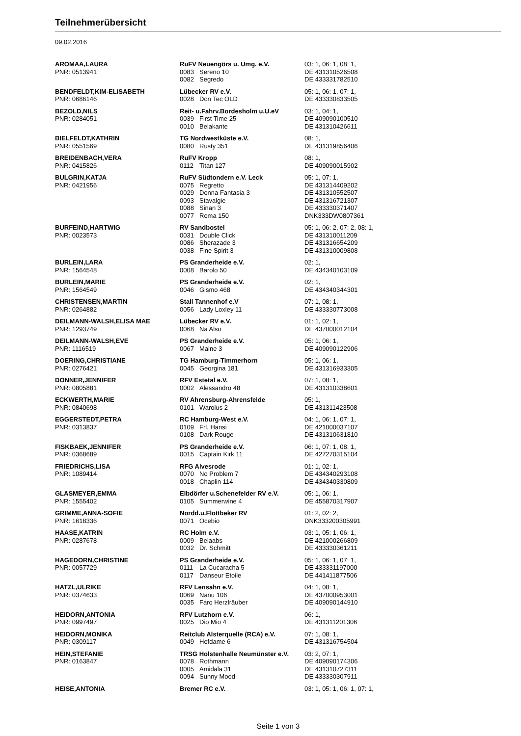Teilnehmerübersicht
09.02.2016
| AROMAA,LAURA | RuFV Neuengörs u. Umg. e.V. | | 03: 1, 06: 1, 08: 1, |
| PNR: 0513941 | 0083 | Sereno 10 | DE 431310526508 |
| | 0082 | Segredo | DE 433331782510 |
| BENDFELDT,KIM-ELISABETH | Lübecker RV e.V. | | 05: 1, 06: 1, 07: 1, |
| PNR: 0686146 | 0028 | Don Tec OLD | DE 433330833505 |
| BEZOLD,NILS | Reit- u.Fahrv.Bordesholm u.U.eV | | 03: 1, 04: 1, |
| PNR: 0284051 | 0039 | First Time 25 | DE 409090100510 |
| | 0010 | Belakante | DE 431310426611 |
| BIELFELDT,KATHRIN | TG Nordwestküste e.V. | | 08: 1, |
| PNR: 0551569 | 0080 | Rusty 351 | DE 431319856406 |
| BREIDENBACH,VERA | RuFV Kropp | | 08: 1, |
| PNR: 0415826 | 0112 | Titan 127 | DE 409090015902 |
| BULGRIN,KATJA | RuFV Südtondern e.V. Leck | | 05: 1, 07: 1, |
| PNR: 0421956 | 0075 | Regretto | DE 431314409202 |
| | 0029 | Donna Fantasia 3 | DE 431310552507 |
| | 0093 | Stavalgie | DE 431316721307 |
| | 0088 | Sinan 3 | DE 433330371407 |
| | 0077 | Roma 150 | DNK333DW0807361 |
| BURFEIND,HARTWIG | RV Sandbostel | | 05: 1, 06: 2, 07: 2, 08: 1, |
| PNR: 0023573 | 0031 | Double Click | DE 431310011209 |
| | 0086 | Sherazade 3 | DE 431316654209 |
| | 0038 | Fine Spirit 3 | DE 431310009808 |
| BURLEIN,LARA | PS Granderheide e.V. | | 02: 1, |
| PNR: 1564548 | 0008 | Barolo 50 | DE 434340103109 |
| BURLEIN,MARIE | PS Granderheide e.V. | | 02: 1, |
| PNR: 1564549 | 0046 | Gismo 468 | DE 434340344301 |
| CHRISTENSEN,MARTIN | Stall Tannenhof e.V | | 07: 1, 08: 1, |
| PNR: 0264882 | 0056 | Lady Loxley 11 | DE 433330773008 |
| DEILMANN-WALSH,ELISA MAE | Lübecker RV e.V. | | 01: 1, 02: 1, |
| PNR: 1293749 | 0068 | Na Also | DE 437000012104 |
| DEILMANN-WALSH,EVE | PS Granderheide e.V. | | 05: 1, 06: 1, |
| PNR: 1116519 | 0067 | Maine 3 | DE 409090122906 |
| DOERING,CHRISTIANE | TG Hamburg-Timmerhorn | | 05: 1, 06: 1, |
| PNR: 0276421 | 0045 | Georgina 181 | DE 431316933305 |
| DONNER,JENNIFER | RFV Estetal e.V. | | 07: 1, 08: 1, |
| PNR: 0805881 | 0002 | Alessandro 48 | DE 431310338601 |
| ECKWERTH,MARIE | RV Ahrensburg-Ahrensfelde | | 05: 1, |
| PNR: 0840698 | 0101 | Warolus 2 | DE 431311423508 |
| EGGERSTEDT,PETRA | RC Hamburg-West e.V. | | 04: 1, 06: 1, 07: 1, |
| PNR: 0313837 | 0109 | Frl. Hansi | DE 421000037107 |
| | 0108 | Dark Rouge | DE 431310631810 |
| FISKBAEK,JENNIFER | PS Granderheide e.V. | | 06: 1, 07: 1, 08: 1, |
| PNR: 0368689 | 0015 | Captain Kirk 11 | DE 427270315104 |
| FRIEDRICHS,LISA | RFG Alvesrode | | 01: 1, 02: 1, |
| PNR: 1089414 | 0070 | No Problem 7 | DE 434340293108 |
| | 0018 | Chaplin 114 | DE 434340330809 |
| GLASMEYER,EMMA | Elbdörfer u.Schenefelder RV e.V. | | 05: 1, 06: 1, |
| PNR: 1555402 | 0105 | Summerwine 4 | DE 455870317907 |
| GRIMME,ANNA-SOFIE | Nordd.u.Flottbeker RV | | 01: 2, 02: 2, |
| PNR: 1618336 | 0071 | Ocebio | DNK333200305991 |
| HAASE,KATRIN | RC Holm e.V. | | 03: 1, 05: 1, 06: 1, |
| PNR: 0287678 | 0009 | Belaabs | DE 421000266809 |
| | 0032 | Dr. Schmitt | DE 433330361211 |
| HAGEDORN,CHRISTINE | PS Granderheide e.V. | | 05: 1, 06: 1, 07: 1, |
| PNR: 0057729 | 0111 | La Cucaracha 5 | DE 433331197000 |
| | 0117 | Danseur Etoile | DE 441411877506 |
| HATZL,ULRIKE | RFV Lensahn e.V. | | 04: 1, 08: 1, |
| PNR: 0374633 | 0069 | Nanu 106 | DE 437000953001 |
| | 0035 | Faro Herzlräuber | DE 409090144910 |
| HEIDORN,ANTONIA | RFV Lutzhorn e.V. | | 06: 1, |
| PNR: 0997497 | 0025 | Dio Mio 4 | DE 431311201306 |
| HEIDORN,MONIKA | Reitclub Alsterquelle (RCA) e.V. | | 07: 1, 08: 1, |
| PNR: 0309117 | 0049 | Hofdame 6 | DE 431316754504 |
| HEIN,STEFANIE | TRSG Holstenhalle Neumünster e.V. | | 03: 2, 07: 1, |
| PNR: 0163847 | 0078 | Rothmann | DE 409090174306 |
| | 0005 | Amidala 31 | DE 431310727311 |
| | 0094 | Sunny Mood | DE 433330307911 |
| HEISE,ANTONIA | Bremer RC e.V. | | 03: 1, 05: 1, 06: 1, 07: 1, |
Seite 1 von 3